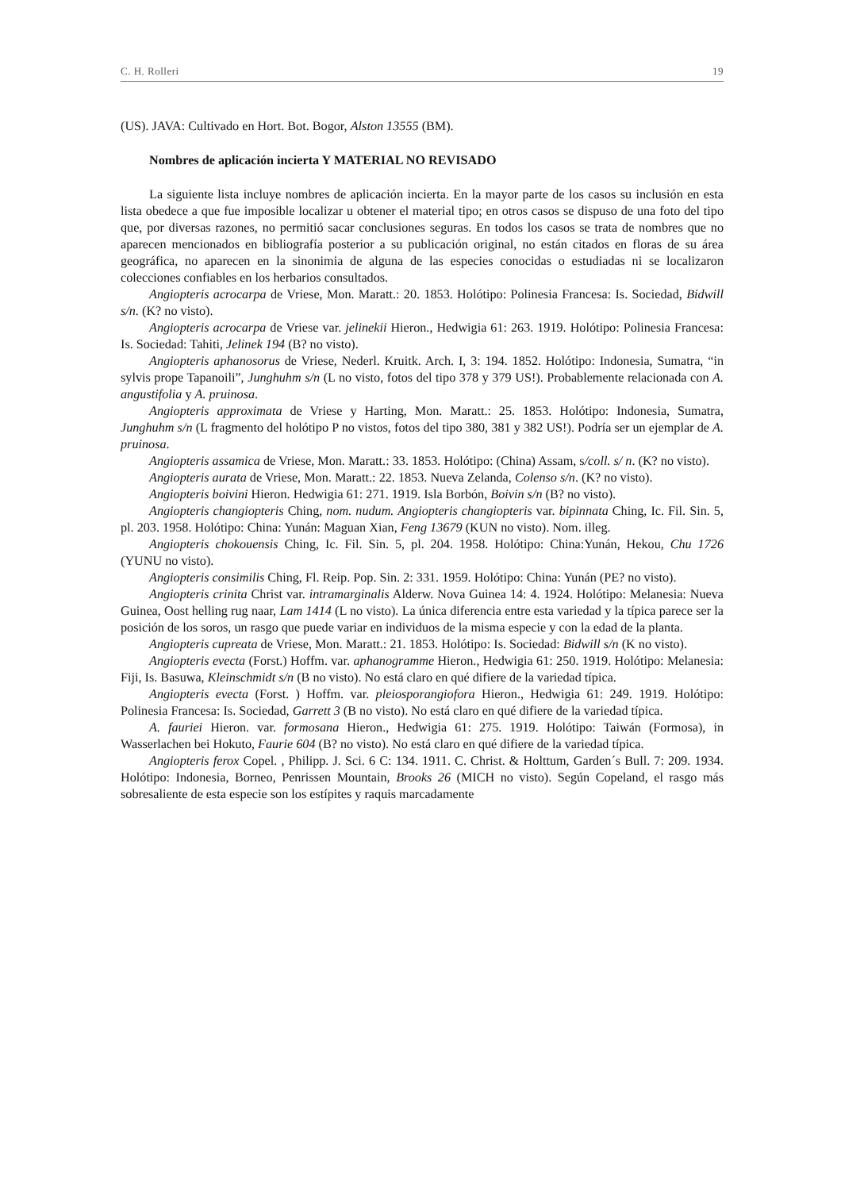C. H. Rolleri 19
(US). JAVA: Cultivado en Hort. Bot. Bogor, Alston 13555 (BM).
Nombres de aplicación incierta Y MATERIAL NO REVISADO
La siguiente lista incluye nombres de aplicación incierta. En la mayor parte de los casos su inclusión en esta lista obedece a que fue imposible localizar u obtener el material tipo; en otros casos se dispuso de una foto del tipo que, por diversas razones, no permitió sacar conclusiones seguras. En todos los casos se trata de nombres que no aparecen mencionados en bibliografía posterior a su publicación original, no están citados en floras de su área geográfica, no aparecen en la sinonimia de alguna de las especies conocidas o estudiadas ni se localizaron colecciones confiables en los herbarios consultados.
Angiopteris acrocarpa de Vriese, Mon. Maratt.: 20. 1853. Holótipo: Polinesia Francesa: Is. Sociedad, Bidwill s/n. (K? no visto).
Angiopteris acrocarpa de Vriese var. jelinekii Hieron., Hedwigia 61: 263. 1919. Holótipo: Polinesia Francesa: Is. Sociedad: Tahiti, Jelinek 194 (B? no visto).
Angiopteris aphanosorus de Vriese, Nederl. Kruitk. Arch. I, 3: 194. 1852. Holótipo: Indonesia, Sumatra, “in sylvis prope Tapanoili”, Junghuhm s/n (L no visto, fotos del tipo 378 y 379 US!). Probablemente relacionada con A. angustifolia y A. pruinosa.
Angiopteris approximata de Vriese y Harting, Mon. Maratt.: 25. 1853. Holótipo: Indonesia, Sumatra, Junghuhm s/n (L fragmento del holótipo P no vistos, fotos del tipo 380, 381 y 382 US!). Podría ser un ejemplar de A. pruinosa.
Angiopteris assamica de Vriese, Mon. Maratt.: 33. 1853. Holótipo: (China) Assam, s/coll. s/ n. (K? no visto).
Angiopteris aurata de Vriese, Mon. Maratt.: 22. 1853. Nueva Zelanda, Colenso s/n. (K? no visto).
Angiopteris boivini Hieron. Hedwigia 61: 271. 1919. Isla Borbón, Boivin s/n (B? no visto).
Angiopteris changiopteris Ching, nom. nudum. Angiopteris changiopteris var. bipinnata Ching, Ic. Fil. Sin. 5, pl. 203. 1958. Holótipo: China: Yunán: Maguan Xian, Feng 13679 (KUN no visto). Nom. illeg.
Angiopteris chokouensis Ching, Ic. Fil. Sin. 5, pl. 204. 1958. Holótipo: China:Yunán, Hekou, Chu 1726 (YUNU no visto).
Angiopteris consimilis Ching, Fl. Reip. Pop. Sin. 2: 331. 1959. Holótipo: China: Yunán (PE? no visto).
Angiopteris crinita Christ var. intramarginalis Alderw. Nova Guinea 14: 4. 1924. Holótipo: Melanesia: Nueva Guinea, Oost helling rug naar, Lam 1414 (L no visto). La única diferencia entre esta variedad y la típica parece ser la posición de los soros, un rasgo que puede variar en individuos de la misma especie y con la edad de la planta.
Angiopteris cupreata de Vriese, Mon. Maratt.: 21. 1853. Holótipo: Is. Sociedad: Bidwill s/n (K no visto).
Angiopteris evecta (Forst.) Hoffm. var. aphanogramme Hieron., Hedwigia 61: 250. 1919. Holótipo: Melanesia: Fiji, Is. Basuwa, Kleinschmidt s/n (B no visto). No está claro en qué difiere de la variedad típica.
Angiopteris evecta (Forst. ) Hoffm. var. pleiosporangiofora Hieron., Hedwigia 61: 249. 1919. Holótipo: Polinesia Francesa: Is. Sociedad, Garrett 3 (B no visto). No está claro en qué difiere de la variedad típica.
A. fauriei Hieron. var. formosana Hieron., Hedwigia 61: 275. 1919. Holótipo: Taiwán (Formosa), in Wasserlachen bei Hokuto, Faurie 604 (B? no visto). No está claro en qué difiere de la variedad típica.
Angiopteris ferox Copel. , Philipp. J. Sci. 6 C: 134. 1911. C. Christ. & Holttum, Garden´s Bull. 7: 209. 1934. Holótipo: Indonesia, Borneo, Penrissen Mountain, Brooks 26 (MICH no visto). Según Copeland, el rasgo más sobresaliente de esta especie son los estípites y raquis marcadamente